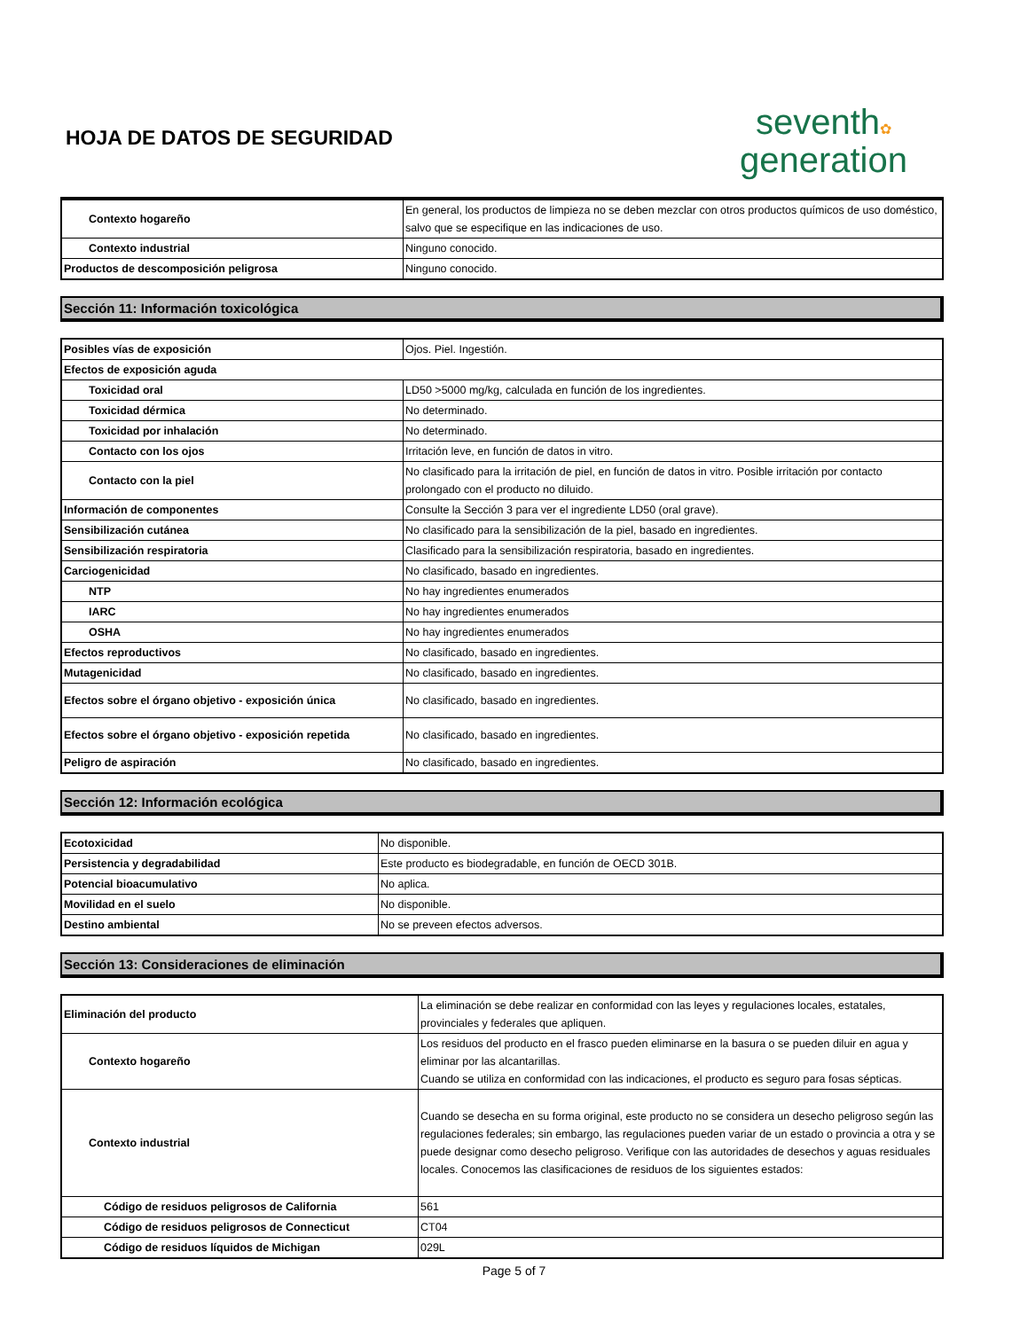HOJA DE DATOS DE SEGURIDAD
seventh✿
generation
| Contexto hogareño | En general, los productos de limpieza no se deben mezclar con otros productos químicos de uso doméstico, salvo que se especifique en las indicaciones de uso. |
| Contexto industrial | Ninguno conocido. |
| Productos de descomposición peligrosa | Ninguno conocido. |
Sección 11: Información toxicológica
| Posibles vías de exposición | Ojos. Piel. Ingestión. |
| Efectos de exposición aguda | |
| Toxicidad oral | LD50 >5000 mg/kg, calculada en función de los ingredientes. |
| Toxicidad dérmica | No determinado. |
| Toxicidad por inhalación | No determinado. |
| Contacto con los ojos | Irritación leve, en función de datos in vitro. |
| Contacto con la piel | No clasificado para la irritación de piel, en función de datos in vitro. Posible irritación por contacto prolongado con el producto no diluido. |
| Información de componentes | Consulte la Sección 3 para ver el ingrediente LD50 (oral grave). |
| Sensibilización cutánea | No clasificado para la sensibilización de la piel, basado en ingredientes. |
| Sensibilización respiratoria | Clasificado para la sensibilización respiratoria, basado en ingredientes. |
| Carciogenicidad | No clasificado, basado en ingredientes. |
| NTP | No hay ingredientes enumerados |
| IARC | No hay ingredientes enumerados |
| OSHA | No hay ingredientes enumerados |
| Efectos reproductivos | No clasificado, basado en ingredientes. |
| Mutagenicidad | No clasificado, basado en ingredientes. |
| Efectos sobre el órgano objetivo - exposición única | No clasificado, basado en ingredientes. |
| Efectos sobre el órgano objetivo - exposición repetida | No clasificado, basado en ingredientes. |
| Peligro de aspiración | No clasificado, basado en ingredientes. |
Sección 12: Información ecológica
| Ecotoxicidad | No disponible. |
| Persistencia y degradabilidad | Este producto es biodegradable, en función de OECD 301B. |
| Potencial bioacumulativo | No aplica. |
| Movilidad en el suelo | No disponible. |
| Destino ambiental | No se preveen efectos adversos. |
Sección 13: Consideraciones de eliminación
| Eliminación del producto | La eliminación se debe realizar en conformidad con las leyes y regulaciones locales, estatales, provinciales y federales que apliquen. |
| Contexto hogareño | Los residuos del producto en el frasco pueden eliminarse en la basura o se pueden diluir en agua y eliminar por las alcantarillas. Cuando se utiliza en conformidad con las indicaciones, el producto es seguro para fosas sépticas. |
| Contexto industrial | Cuando se desecha en su forma original, este producto no se considera un desecho peligroso según las regulaciones federales; sin embargo, las regulaciones pueden variar de un estado o provincia a otra y se puede designar como desecho peligroso. Verifique con las autoridades de desechos y aguas residuales locales. Conocemos las clasificaciones de residuos de los siguientes estados: |
| Código de residuos peligrosos de California | 561 |
| Código de residuos peligrosos de Connecticut | CT04 |
| Código de residuos líquidos de Michigan | 029L |
Page 5 of 7